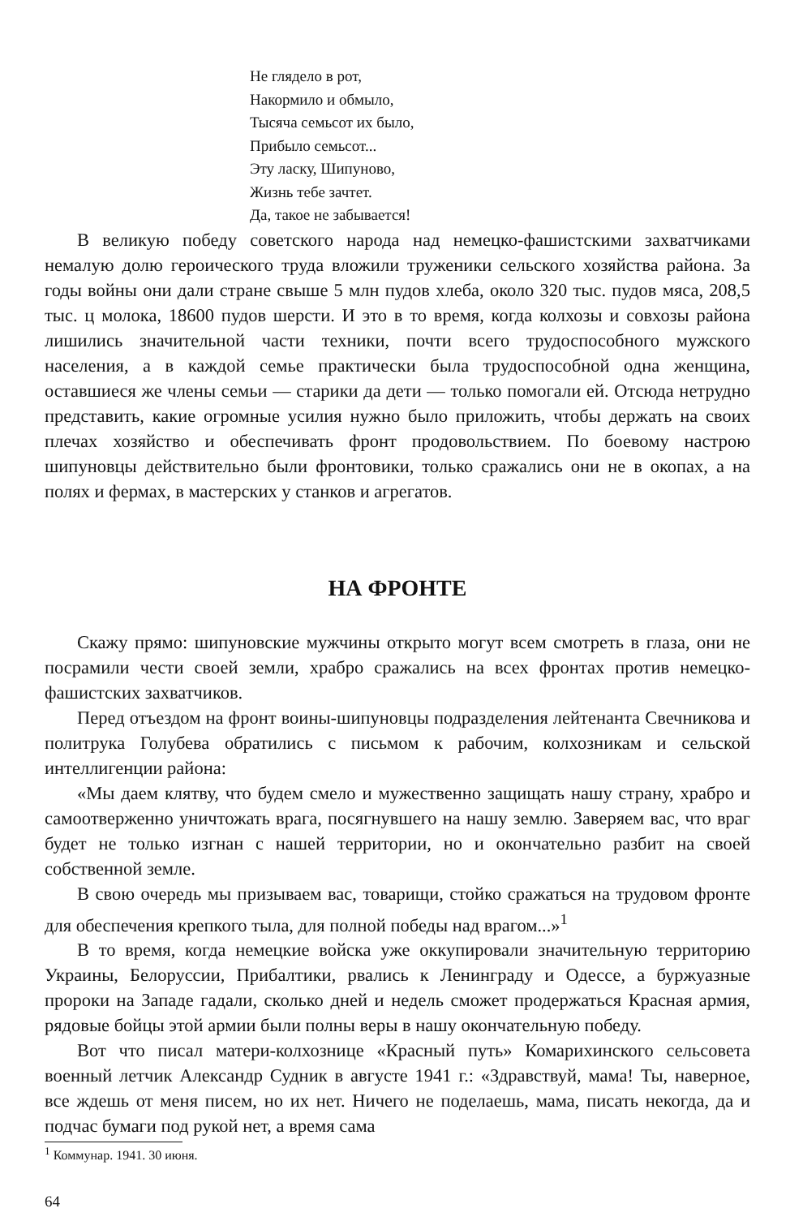Не глядело в рот,
Накормило и обмыло,
Тысяча семьсот их было,
Прибыло семьсот...
Эту ласку, Шипуново,
Жизнь тебе зачтет.
Да, такое не забывается!
В великую победу советского народа над немецко-фашистскими захватчиками немалую долю героического труда вложили труженики сельского хозяйства района. За годы войны они дали стране свыше 5 млн пудов хлеба, около 320 тыс. пудов мяса, 208,5 тыс. ц молока, 18600 пудов шерсти. И это в то время, когда колхозы и совхозы района лишились значительной части техники, почти всего трудоспособного мужского населения, а в каждой семье практически была трудоспособной одна женщина, оставшиеся же члены семьи — старики да дети — только помогали ей. Отсюда нетрудно представить, какие огромные усилия нужно было приложить, чтобы держать на своих плечах хозяйство и обеспечивать фронт продовольствием. По боевому настрою шипуновцы действительно были фронтовики, только сражались они не в окопах, а на полях и фермах, в мастерских у станков и агрегатов.
НА ФРОНТЕ
Скажу прямо: шипуновские мужчины открыто могут всем смотреть в глаза, они не посрамили чести своей земли, храбро сражались на всех фронтах против немецко-фашистских захватчиков.
Перед отъездом на фронт воины-шипуновцы подразделения лейтенанта Свечникова и политрука Голубева обратились с письмом к рабочим, колхозникам и сельской интеллигенции района:
«Мы даем клятву, что будем смело и мужественно защищать нашу страну, храбро и самоотверженно уничтожать врага, посягнувшего на нашу землю. Заверяем вас, что враг будет не только изгнан с нашей территории, но и окончательно разбит на своей собственной земле.
В свою очередь мы призываем вас, товарищи, стойко сражаться на трудовом фронте для обеспечения крепкого тыла, для полной победы над врагом...»<sup>1</sup>
В то время, когда немецкие войска уже оккупировали значительную территорию Украины, Белоруссии, Прибалтики, рвались к Ленинграду и Одессе, а буржуазные пророки на Западе гадали, сколько дней и недель сможет продержаться Красная армия, рядовые бойцы этой армии были полны веры в нашу окончательную победу.
Вот что писал матери-колхознице «Красный путь» Комарихинского сельсовета военный летчик Александр Судник в августе 1941 г.: «Здравствуй, мама! Ты, наверное, все ждешь от меня писем, но их нет. Ничего не поделаешь, мама, писать некогда, да и подчас бумаги под рукой нет, а время сама
<sup>1</sup> Коммунар. 1941. 30 июня.
64